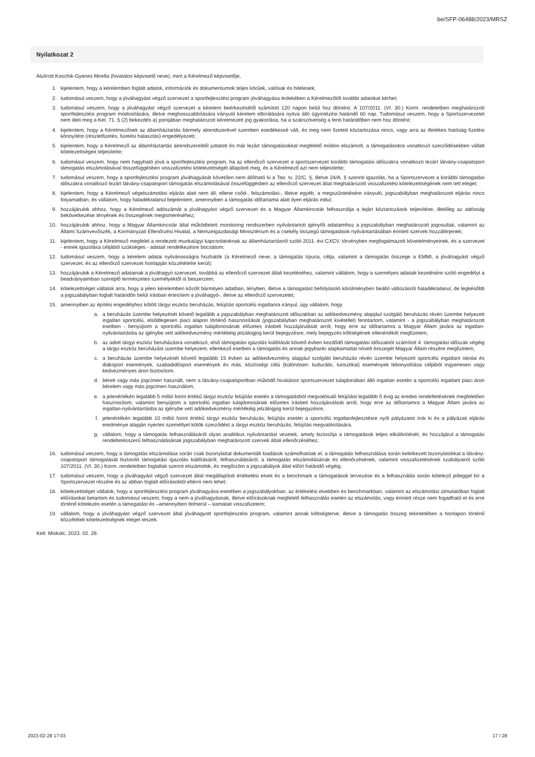be/SFP-06488/2023/MRSZ
Nyilatkozat 2
Alulírott Koschik-Gyenes Mirella (hivatalos képviselő neve), mint a Kérelmező képviselője,
1. kijelentem, hogy a kérelemben foglalt adatok, információk és dokumentumok teljes körűek, valósak és hitelesek;
2. tudomásul veszem, hogy a jóváhagyást végző szervezet a sportfejlesztési program jóváhagyása érdekében a Kérelmezőtől további adatokat kérhet;
3. tudomásul veszem, hogy a jóváhagyást végző szervezet a kérelem beérkezésétől számított 120 napon belül hoz döntést. A 107/2011. (VI. 30.) Korm. rendeletben meghatározott sportfejlesztési program módosítására, illetve meghosszabbítására irányuló kérelem elbírálására nyitva álló ügyintézési határidő 60 nap. Tudomásul veszem, hogy a Sportszervezetet nem illeti meg a Ket. 71. § (2) bekezdés a) pontjában meghatározott kérelmezett jog gyakorlása, ha a szakszövetség a fenti határidőben nem hoz döntést;
4. kijelentem, hogy a Kérelmezőnek az államháztartás bármely alrendszerével szemben esedékessé vált, és meg nem fizetett köztartozása nincs, vagy arra az illetékes hatóság fizetési könnyítést (részletfizetés, fizetési halasztás) engedélyezett;
5. kijelentem, hogy a Kérelmező az államháztartás alrendszereiből juttatott és már lezárt támogatásokkal megfelelő módon elszámolt, a támogatásokra vonatkozó szerződésekben vállalt kötelezettségeit teljesítette;
6. tudomásul veszem, hogy nem hagyható jóvá a sportfejlesztési program, ha az ellenőrző szervezet a sportszervezet korábbi támogatási időszakra vonatkozó lezárt látvány-csapatsport támogatás elszámolásával összefüggésben visszafizetési kötelezettségét állapított meg, és a Kérelmező azt nem teljesítette;
7. tudomásul veszem, hogy a sportfejlesztési program jóváhagyását követően nem állítható ki a Tao. tv. 22/C. §, illetve 24/A. § szerinti igazolás, ha a Sportszervezet a korábbi támogatási időszakra vonatkozó lezárt látvány-csapatsport támogatás elszámolásával összefüggésben az ellenőrző szervezet által meghatározott visszafizetési kötelezettségének nem tett eleget;
8. kijelentem, hogy a Kérelmező végelszámolási eljárás alatt nem áll, ellene csőd-, felszámolási-, illetve egyéb, a megszűntetésére irányuló, jogszabályban meghatározott eljárás nincs folyamatban, és vállalom, hogy haladéktalanul bejelentem, amennyiben a támogatás időtartama alatt ilyen eljárás indul;
9. hozzájárulok ahhoz, hogy a Kérelmező adószámát a jóváhagyást végző szervezet és a Magyar Államkincstár felhasználja a lejárt köztartozások teljesítése, illetőleg az adósság bekövetkezése tényének és összegének megismeréséhez;
10. hozzájárulok ahhoz, hogy a Magyar Államkincstár által működtetett monitoring rendszerben nyilvántartott igénylői adataimhoz a jogszabályban meghatározott jogosultak, valamint az Állami Számvevőszék, a Kormányzati Ellenőrzési Hivatal, a Nemzetgazdasági Minisztérium és a csekély összegű támogatások nyilvántartásában érintett szervek hozzáférjenek;
11. kijelentem, hogy a Kérelmező megfelel a rendezett munkaügyi kapcsolatoknak az államháztartásról szóló 2011. évi CXCV. törvényben megfogalmazott követelményeinek, és a szervezet - ennek igazolása céljából szükséges - adatait rendelkezésre bocsátom;
12. tudomásul veszem, hogy a kérelem adatai nyilvánosságra hozhatók (a Kérelmező neve, a támogatás típusa, célja, valamint a támogatás összege a EMMI, a jóváhagyást végző szervezet, és az ellenőrző szervezet honlapján közzétételre kerül);
13. hozzájárulok a Kérelmező adatainak a jóváhagyó szervezet, továbbá az ellenőrző szervezet általi kezeléséhez, valamint vállalom, hogy a személyes adataik kezelésére szóló engedélyt a beadványaimban szereplő természetes személyektől is beszerzem;
14. kötelezettséget vállalok arra, hogy a jelen kérelemben közölt bármilyen adatban, tényben, illetve a támogatást befolyásoló körülményben beálló változásról haladéktalanul, de legkésőbb a jogszabályban foglalt határidőn belül írásban értesítem a jóváhagyó-, illetve az ellenőrző szervezetet;
15. amennyiben az építési engedélyhez kötött tárgyi eszköz beruházás, felújítás sportcélú ingatlanra irányul, úgy vállalom, hogy
a. a beruházás üzembe helyezését követő legalább a jogszabályban meghatározott időszakban az adókedvezmény alapjául szolgáló beruházás révén üzembe helyezett ingatlan sportcélú, elsődlegesen piaci alapon történő hasznosítását (jogszabályban meghatározott kivétellel) fenntartom, valamint - a jogszabályban meghatározott esetben - benyújtom a sportcélú ingatlan tulajdonosának előzetes írásbeli hozzájárulását arról, hogy erre az időtartamra a Magyar Állam javára az ingatlan-nyilvántartásba az igénybe vett adókedvezmény mértékéig jelzálogjog kerül bejegyzésre, mely bejegyzés költségének ellenértékét megfizetem,
b. az adott tárgyi eszköz beruházásra vonatkozó, első támogatási igazolás kiállítását követő évben kezdődő támogatási időszaktól számított 4. támogatási időszak végéig a tárgyi eszköz beruházást üzembe helyezem, ellenkező esetben a támogatás és annak jegybanki alapkamattal növelt összegét Magyar Állam részére megfizetem,
c. a beruházás üzembe helyezését követő legalább 15 évben az adókedvezmény alapjául szolgáló beruházás révén üzembe helyezett sportcélú ingatlant iskolai és diáksport események, szabadidősport események és más, közösségi célú (különösen: kulturális, turisztikai) események lebonyolítása céljából ingyenesen vagy kedvezményes áron biztosítom.
d. bérelt vagy más jogcímen használt, nem a látvány-csapatsportban működő hivatásos sportszervezet tulajdonában álló ingatlan esetén a sportcélú ingatlant piaci áron bérelem vagy más jogcímen használom,
e. a jelenértékén legalább 5 millió forint értékű tárgyi eszköz felújítás esetén a támogatásból megvalósuló felújítást legalább 5 évig az eredeti rendeltetésének megfelelően hasznosítom, valamint benyújtom a sportcélú ingatlan tulajdonosának előzetes írásbeli hozzájárulását arról, hogy erre az időtartamra a Magyar Állam javára az ingatlan-nyilvántartásba az igénybe vett adókedvezmény mértékéig jelzálogjog kerül bejegyzésre,
f. jelenértékén legalább 10 millió forint értékű tárgyi eszköz beruházás, felújítás esetén a sportcélú ingatlanfejlesztésre nyílt pályázatot írok ki és a pályázati eljárás eredménye alapján nyertes személlyel kötök szerződést a tárgyi eszköz beruházás, felújítás megvalósítására.
g. vállalom, hogy a támogatás felhasználásáról olyan analitikus nyilvántartást vezetek, amely biztosítja a támogatások teljes elkülönítését, és hozzájárul a támogatás rendeltetésszerű felhasználásának jogszabályban meghatározott szervek általi ellenőrzéséhez;
16. tudomásul veszem, hogy a támogatás elszámolása során csak bizonylattal dokumentált kiadások számolhatóak el, a támogatás felhasználása során keletkezett bizonylatokkal a látvány-csapatsport támogatását biztosító támogatási igazolás kiállításáról, felhasználásáról, a támogatás elszámolásának és ellenőrzésének, valamint visszafizetésének szabályairól szóló 107/2011. (VI. 30.) Korm. rendeletben foglaltak szerint elszámolok, és megőrzöm a jogszabályok által előírt határidő végéig.
17. tudomásul veszem, hogy a jóváhagyást végző szervezet által megállapított értékelési elvek és a benchmark a támogatások tervezése és a felhasználás során kötelező jelleggel bír a Sportszervezet részére és az abban foglalt előírásoktól eltérni nem lehet;
18. kötelezettséget vállalok, hogy a sportfejlesztési program jóváhagyása esetében a jogszabályokban, az értékelési elvekben és benchmarkban, valamint az elszámolási útmutatóban foglalt előírásokat betartom és tudomásul veszem, hogy a nem a jóváhagyásnak, illetve előírásoknak megfelelő felhasználás esetén az elszámolás, vagy érintett része nem fogadható el és erre történő kötelezés esetén a támogatást és –amennyiben felmerül – kamatait visszafizetem;
19. vállalom, hogy a jóváhagyást végző szervezet által jóváhagyott sportfejlesztési program, valamint annak költségterve, illetve a támogatás összeg tekintetében a honlapon történő közzétételi kötelezettségnek eleget teszek.
Kelt: Miskolc, 2023. 02. 28.
2023-02-28 17:03 17 / 28